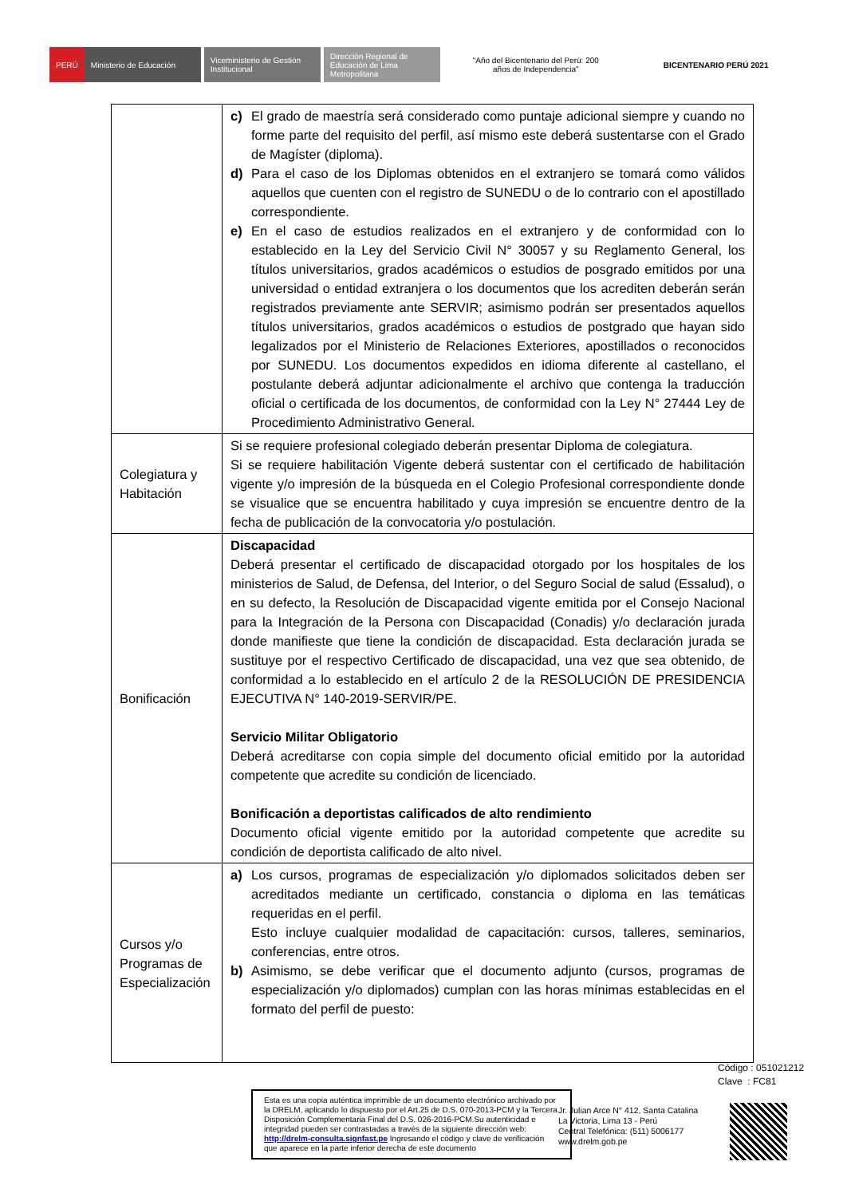PERÚ
Ministerio de Educación
Viceministerio de Gestión Institucional
Dirección Regional de Educación de Lima Metropolitana
"Año del Bicentenario del Perú: 200 años de Independencia"
BICENTENARIO PERÚ 2021
| | c) El grado de maestría será considerado como puntaje adicional siempre y cuando no forme parte del requisito del perfil, así mismo este deberá sustentarse con el Grado de Magíster (diploma). d) Para el caso de los Diplomas obtenidos en el extranjero se tomará como válidos aquellos que cuenten con el registro de SUNEDU o de lo contrario con el apostillado correspondiente. e) En el caso de estudios realizados en el extranjero y de conformidad con lo establecido en la Ley del Servicio Civil N° 30057 y su Reglamento General, los títulos universitarios, grados académicos o estudios de posgrado emitidos por una universidad o entidad extranjera o los documentos que los acrediten deberán serán registrados previamente ante SERVIR; asimismo podrán ser presentados aquellos títulos universitarios, grados académicos o estudios de postgrado que hayan sido legalizados por el Ministerio de Relaciones Exteriores, apostillados o reconocidos por SUNEDU. Los documentos expedidos en idioma diferente al castellano, el postulante deberá adjuntar adicionalmente el archivo que contenga la traducción oficial o certificada de los documentos, de conformidad con la Ley N° 27444 Ley de Procedimiento Administrativo General. |
| Colegiatura y Habitación | Si se requiere profesional colegiado deberán presentar Diploma de colegiatura. Si se requiere habilitación Vigente deberá sustentar con el certificado de habilitación vigente y/o impresión de la búsqueda en el Colegio Profesional correspondiente donde se visualice que se encuentra habilitado y cuya impresión se encuentre dentro de la fecha de publicación de la convocatoria y/o postulación. |
| Bonificación | Discapacidad Deberá presentar el certificado de discapacidad otorgado por los hospitales de los ministerios de Salud, de Defensa, del Interior, o del Seguro Social de salud (Essalud), o en su defecto, la Resolución de Discapacidad vigente emitida por el Consejo Nacional para la Integración de la Persona con Discapacidad (Conadis) y/o declaración jurada donde manifieste que tiene la condición de discapacidad. Esta declaración jurada se sustituye por el respectivo Certificado de discapacidad, una vez que sea obtenido, de conformidad a lo establecido en el artículo 2 de la RESOLUCIÓN DE PRESIDENCIA EJECUTIVA N° 140-2019-SERVIR/PE. Servicio Militar Obligatorio Deberá acreditarse con copia simple del documento oficial emitido por la autoridad competente que acredite su condición de licenciado. Bonificación a deportistas calificados de alto rendimiento Documento oficial vigente emitido por la autoridad competente que acredite su condición de deportista calificado de alto nivel. |
| Cursos y/o Programas de Especialización | a) Los cursos, programas de especialización y/o diplomados solicitados deben ser acreditados mediante un certificado, constancia o diploma en las temáticas requeridas en el perfil. Esto incluye cualquier modalidad de capacitación: cursos, talleres, seminarios, conferencias, entre otros. b) Asimismo, se debe verificar que el documento adjunto (cursos, programas de especialización y/o diplomados) cumplan con las horas mínimas establecidas en el formato del perfil de puesto: |
Código : 051021212
Clave : FC81
Esta es una copia auténtica imprimible de un documento electrónico archivado por la DRELM, aplicando lo dispuesto por el Art.25 de D.S. 070-2013-PCM y la Tercera Disposición Complementaria Final del D.S. 026-2016-PCM.Su autenticidad e integridad pueden ser contrastadas a través de la siguiente dirección web: http://drelm-consulta.signfast.pe Ingresando el código y clave de verificación que aparece en la parte inferior derecha de este documento
Jr. Julian Arce N° 412, Santa Catalina
La Victoria, Lima 13 - Perú
Central Telefónica: (511) 5006177
www.drelm.gob.pe